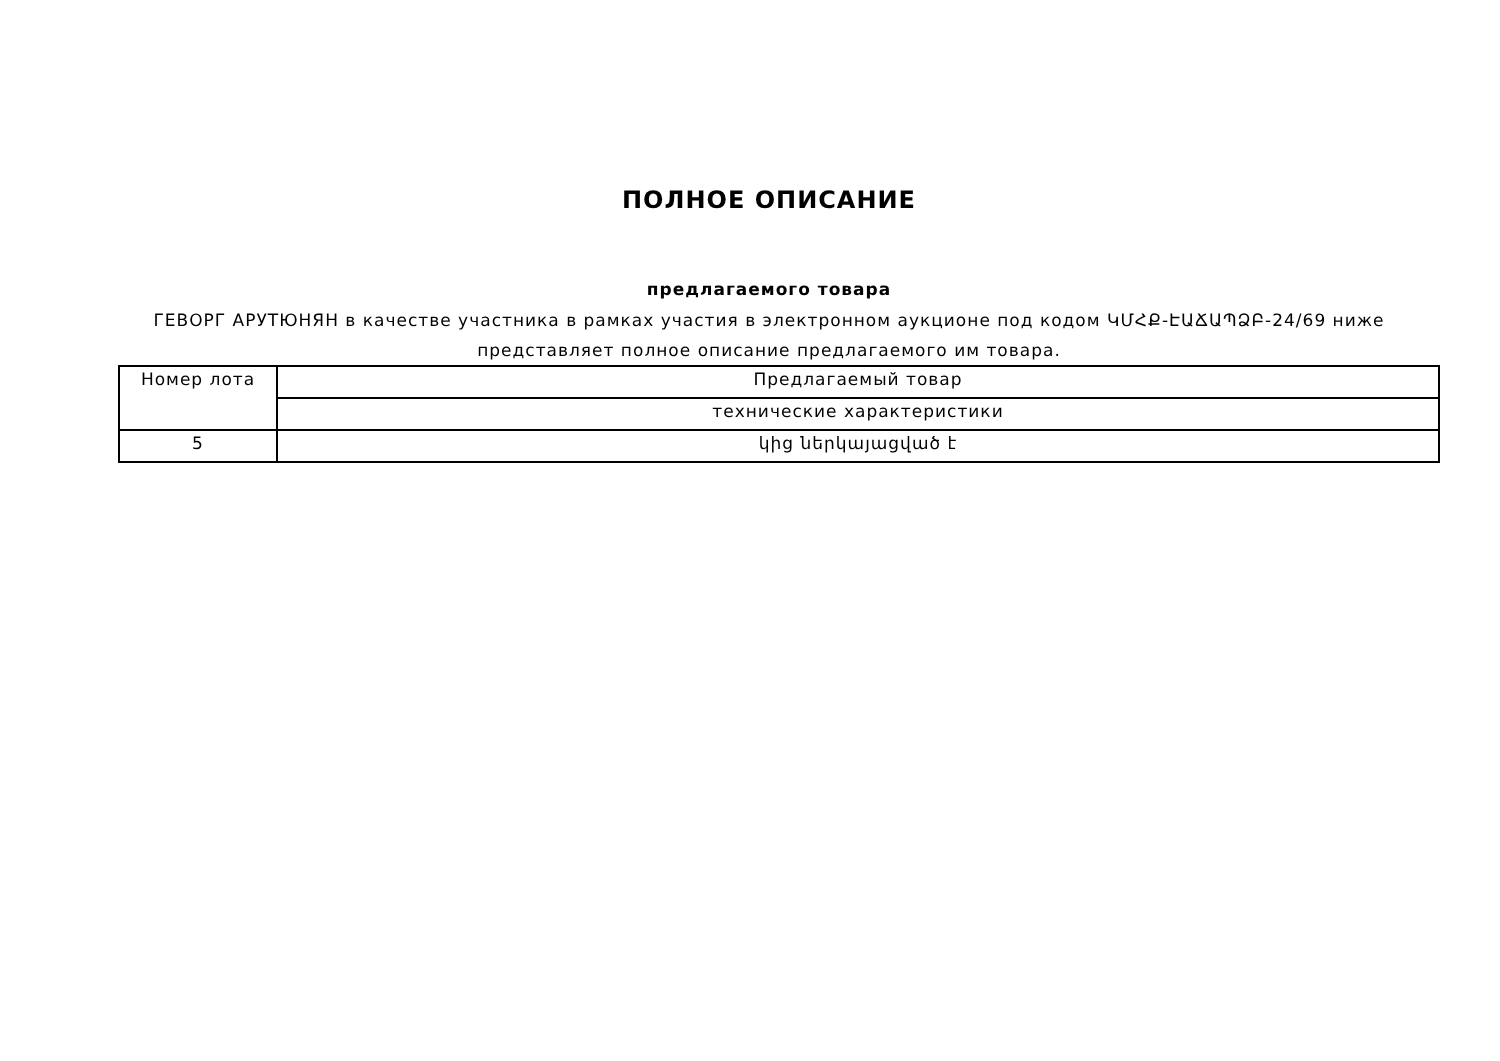ПОЛНОЕ ОПИСАНИЕ
предлагаемого товара
ГЕВОРГ АРУТЮНЯН в качестве участника в рамках участия в электронном аукционе под кодом ԿՄՀՔ-ԷԱՃԱՊՁԲ-24/69 ниже представляет полное описание предлагаемого им товара.
| Номер лота | Предлагаемый товар |
| | технические характеристики |
| 5 | կից ներկայացված է |